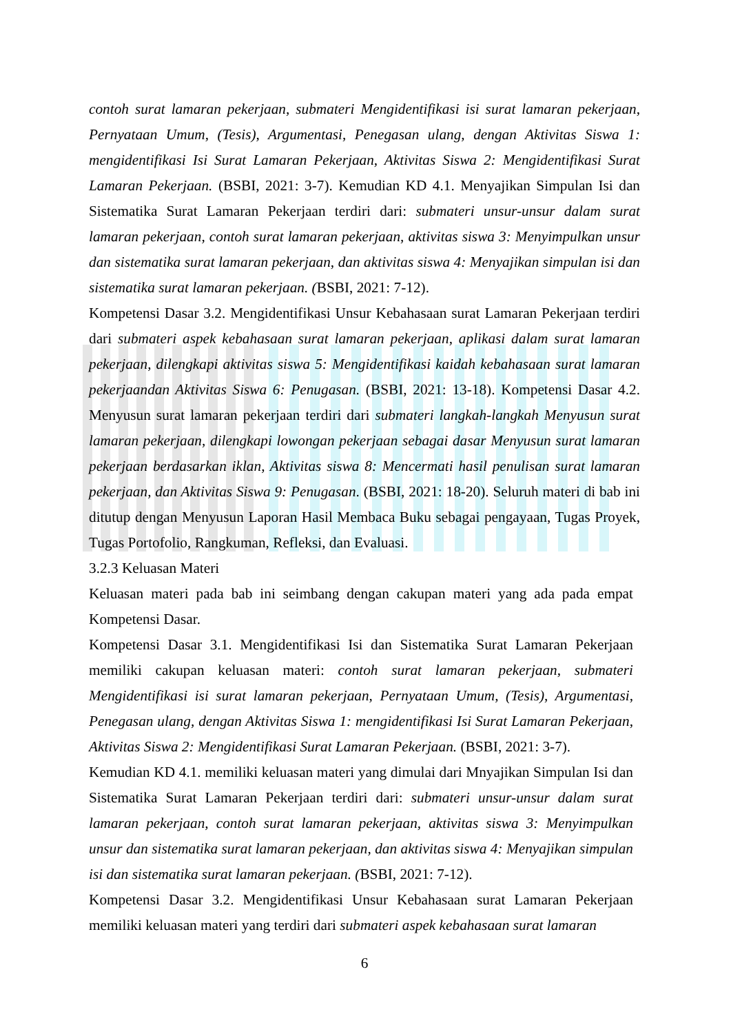contoh surat lamaran pekerjaan, submateri Mengidentifikasi isi surat lamaran pekerjaan, Pernyataan Umum, (Tesis), Argumentasi, Penegasan ulang, dengan Aktivitas Siswa 1: mengidentifikasi Isi Surat Lamaran Pekerjaan, Aktivitas Siswa 2: Mengidentifikasi Surat Lamaran Pekerjaan. (BSBI, 2021: 3-7). Kemudian KD 4.1. Menyajikan Simpulan Isi dan Sistematika Surat Lamaran Pekerjaan terdiri dari: submateri unsur-unsur dalam surat lamaran pekerjaan, contoh surat lamaran pekerjaan, aktivitas siswa 3: Menyimpulkan unsur dan sistematika surat lamaran pekerjaan, dan aktivitas siswa 4: Menyajikan simpulan isi dan sistematika surat lamaran pekerjaan. (BSBI, 2021: 7-12).
Kompetensi Dasar 3.2. Mengidentifikasi Unsur Kebahasaan surat Lamaran Pekerjaan terdiri dari submateri aspek kebahasaan surat lamaran pekerjaan, aplikasi dalam surat lamaran pekerjaan, dilengkapi aktivitas siswa 5: Mengidentifikasi kaidah kebahasaan surat lamaran pekerjaandan Aktivitas Siswa 6: Penugasan. (BSBI, 2021: 13-18). Kompetensi Dasar 4.2. Menyusun surat lamaran pekerjaan terdiri dari submateri langkah-langkah Menyusun surat lamaran pekerjaan, dilengkapi lowongan pekerjaan sebagai dasar Menyusun surat lamaran pekerjaan berdasarkan iklan, Aktivitas siswa 8: Mencermati hasil penulisan surat lamaran pekerjaan, dan Aktivitas Siswa 9: Penugasan. (BSBI, 2021: 18-20). Seluruh materi di bab ini ditutup dengan Menyusun Laporan Hasil Membaca Buku sebagai pengayaan, Tugas Proyek, Tugas Portofolio, Rangkuman, Refleksi, dan Evaluasi.
3.2.3 Keluasan Materi
Keluasan materi pada bab ini seimbang dengan cakupan materi yang ada pada empat Kompetensi Dasar.
Kompetensi Dasar 3.1. Mengidentifikasi Isi dan Sistematika Surat Lamaran Pekerjaan memiliki cakupan keluasan materi: contoh surat lamaran pekerjaan, submateri Mengidentifikasi isi surat lamaran pekerjaan, Pernyataan Umum, (Tesis), Argumentasi, Penegasan ulang, dengan Aktivitas Siswa 1: mengidentifikasi Isi Surat Lamaran Pekerjaan, Aktivitas Siswa 2: Mengidentifikasi Surat Lamaran Pekerjaan. (BSBI, 2021: 3-7).
Kemudian KD 4.1. memiliki keluasan materi yang dimulai dari Mnyajikan Simpulan Isi dan Sistematika Surat Lamaran Pekerjaan terdiri dari: submateri unsur-unsur dalam surat lamaran pekerjaan, contoh surat lamaran pekerjaan, aktivitas siswa 3: Menyimpulkan unsur dan sistematika surat lamaran pekerjaan, dan aktivitas siswa 4: Menyajikan simpulan isi dan sistematika surat lamaran pekerjaan. (BSBI, 2021: 7-12).
Kompetensi Dasar 3.2. Mengidentifikasi Unsur Kebahasaan surat Lamaran Pekerjaan memiliki keluasan materi yang terdiri dari submateri aspek kebahasaan surat lamaran
6